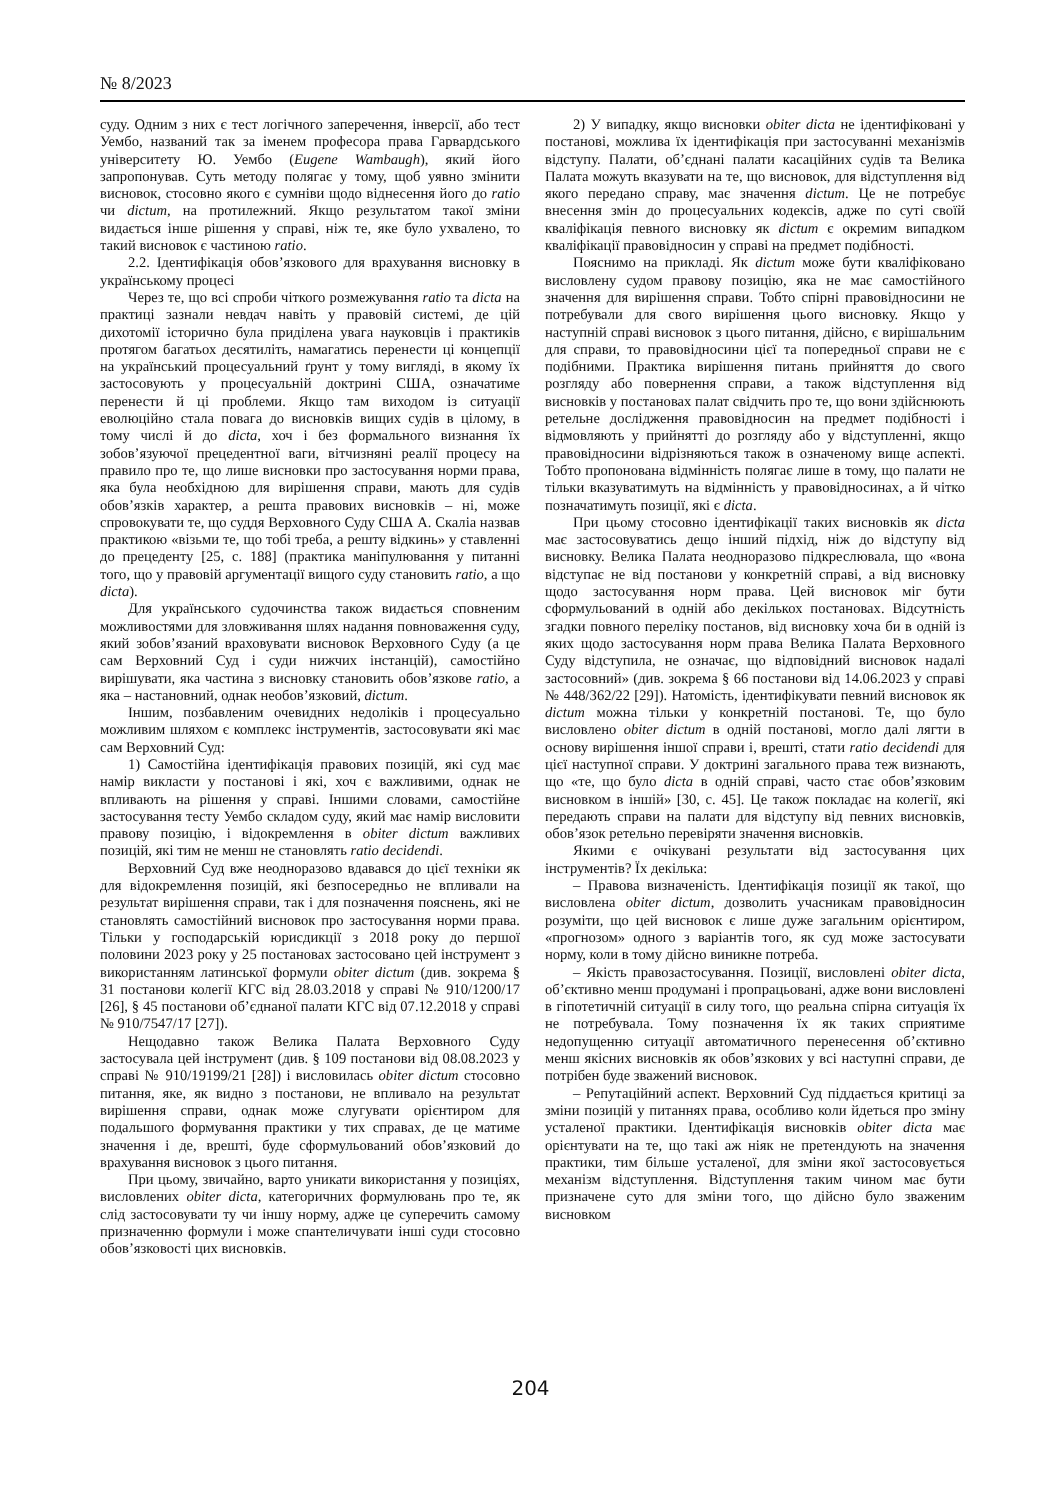№ 8/2023
суду. Одним з них є тест логічного заперечення, інверсії, або тест Уембо, названий так за іменем професора права Гарвардського університету Ю. Уембо (Eugene Wambaugh), який його запропонував. Суть методу полягає у тому, щоб уявно змінити висновок, стосовно якого є сумніви щодо віднесення його до ratio чи dictum, на протилежний. Якщо результатом такої зміни видається інше рішення у справі, ніж те, яке було ухвалено, то такий висновок є частиною ratio.
2.2. Ідентифікація обов’язкового для врахування висновку в українському процесі
Через те, що всі спроби чіткого розмежування ratio та dicta на практиці зазнали невдач навіть у правовій системі, де цій дихотомії історично була приділена увага науковців і практиків протягом багатьох десятиліть, намагатись перенести ці концепції на український процесуальний ґрунт у тому вигляді, в якому їх застосовують у процесуальній доктрині США, означатиме перенести й ці проблеми. Якщо там виходом із ситуації еволюційно стала повага до висновків вищих судів в цілому, в тому числі й до dicta, хоч і без формального визнання їх зобов’язуючої прецедентної ваги, вітчизняні реалії процесу на правило про те, що лише висновки про застосування норми права, яка була необхідною для вирішення справи, мають для судів обов’язків характер, а решта правових висновків – ні, може спровокувати те, що суддя Верховного Суду США А. Скаліа назвав практикою «візьми те, що тобі треба, а решту відкинь» у ставленні до прецеденту [25, с. 188] (практика маніпулювання у питанні того, що у правовій аргументації вищого суду становить ratio, а що dicta).
Для українського судочинства також видається сповненим можливостями для зловживання шлях надання повноваження суду, який зобов’язаний враховувати висновок Верховного Суду (а це сам Верховний Суд і суди нижчих інстанцій), самостійно вирішувати, яка частина з висновку становить обов’язкове ratio, а яка – настановний, однак необов’язковий, dictum.
Іншим, позбавленим очевидних недоліків і процесуально можливим шляхом є комплекс інструментів, застосовувати які має сам Верховний Суд:
1) Самостійна ідентифікація правових позицій, які суд має намір викласти у постанові і які, хоч є важливими, однак не впливають на рішення у справі. Іншими словами, самостійне застосування тесту Уембо складом суду, який має намір висловити правову позицію, і відокремлення в obiter dictum важливих позицій, які тим не менш не становлять ratio decidendi.
Верховний Суд вже неодноразово вдавався до цієї техніки як для відокремлення позицій, які безпосередньо не впливали на результат вирішення справи, так і для позначення пояснень, які не становлять самостійний висновок про застосування норми права. Тільки у господарській юрисдикції з 2018 року до першої половини 2023 року у 25 постановах застосовано цей інструмент з використанням латинської формули obiter dictum (див. зокрема § 31 постанови колегії КГС від 28.03.2018 у справі № 910/1200/17 [26], § 45 постанови об’єднаної палати КГС від 07.12.2018 у справі № 910/7547/17 [27]).
Нещодавно також Велика Палата Верховного Суду застосувала цей інструмент (див. § 109 постанови від 08.08.2023 у справі № 910/19199/21 [28]) і висловилась obiter dictum стосовно питання, яке, як видно з постанови, не впливало на результат вирішення справи, однак може слугувати орієнтиром для подальшого формування практики у тих справах, де це матиме значення і де, врешті, буде сформульований обов’язковий до врахування висновок з цього питання.
При цьому, звичайно, варто уникати використання у позиціях, висловлених obiter dicta, категоричних формулювань про те, як слід застосовувати ту чи іншу норму, адже це суперечить самому призначенню формули і може спантеличувати інші суди стосовно обов’язковості цих висновків.
2) У випадку, якщо висновки obiter dicta не ідентифіковані у постанові, можлива їх ідентифікація при застосуванні механізмів відступу. Палати, об’єднані палати касаційних судів та Велика Палата можуть вказувати на те, що висновок, для відступлення від якого передано справу, має значення dictum. Це не потребує внесення змін до процесуальних кодексів, адже по суті своїй кваліфікація певного висновку як dictum є окремим випадком кваліфікації правовідносин у справі на предмет подібності.
Пояснимо на прикладі. Як dictum може бути кваліфіковано висловлену судом правову позицію, яка не має самостійного значення для вирішення справи. Тобто спірні правовідносини не потребували для свого вирішення цього висновку. Якщо у наступній справі висновок з цього питання, дійсно, є вирішальним для справи, то правовідносини цієї та попередньої справи не є подібними. Практика вирішення питань прийняття до свого розгляду або повернення справи, а також відступлення від висновків у постановах палат свідчить про те, що вони здійснюють ретельне дослідження правовідносин на предмет подібності і відмовляють у прийнятті до розгляду або у відступленні, якщо правовідносини відрізняються також в означеному вище аспекті. Тобто пропонована відмінність полягає лише в тому, що палати не тільки вказуватимуть на відмінність у правовідносинах, а й чітко позначатимуть позиції, які є dicta.
При цьому стосовно ідентифікації таких висновків як dicta має застосовуватись дещо інший підхід, ніж до відступу від висновку. Велика Палата неодноразово підкреслювала, що «вона відступає не від постанови у конкретній справі, а від висновку щодо застосування норм права. Цей висновок міг бути сформульований в одній або декількох постановах. Відсутність згадки повного переліку постанов, від висновку хоча би в одній із яких щодо застосування норм права Велика Палата Верховного Суду відступила, не означає, що відповідний висновок надалі застосовний» (див. зокрема § 66 постанови від 14.06.2023 у справі № 448/362/22 [29]). Натомість, ідентифікувати певний висновок як dictum можна тільки у конкретній постанові. Те, що було висловлено obiter dictum в одній постанові, могло далі лягти в основу вирішення іншої справи і, врешті, стати ratio decidendi для цієї наступної справи. У доктрині загального права теж визнають, що «те, що було dicta в одній справі, часто стає обов’язковим висновком в іншій» [30, с. 45]. Це також покладає на колегії, які передають справи на палати для відступу від певних висновків, обов’язок ретельно перевіряти значення висновків.
Якими є очікувані результати від застосування цих інструментів? Їх декілька:
– Правова визначеність. Ідентифікація позиції як такої, що висловлена obiter dictum, дозволить учасникам правовідносин розуміти, що цей висновок є лише дуже загальним орієнтиром, «прогнозом» одного з варіантів того, як суд може застосувати норму, коли в тому дійсно виникне потреба.
– Якість правозастосування. Позиції, висловлені obiter dicta, об’єктивно менш продумані і пропрацьовані, адже вони висловлені в гіпотетичній ситуації в силу того, що реальна спірна ситуація їх не потребувала. Тому позначення їх як таких сприятиме недопущенню ситуації автоматичного перенесення об’єктивно менш якісних висновків як обов’язкових у всі наступні справи, де потрібен буде зважений висновок.
– Репутаційний аспект. Верховний Суд піддається критиці за зміни позицій у питаннях права, особливо коли йдеться про зміну усталеної практики. Ідентифікація висновків obiter dicta має орієнтувати на те, що такі аж ніяк не претендують на значення практики, тим більше усталеної, для зміни якої застосовується механізм відступлення. Відступлення таким чином має бути призначене суто для зміни того, що дійсно було зваженим висновком
204